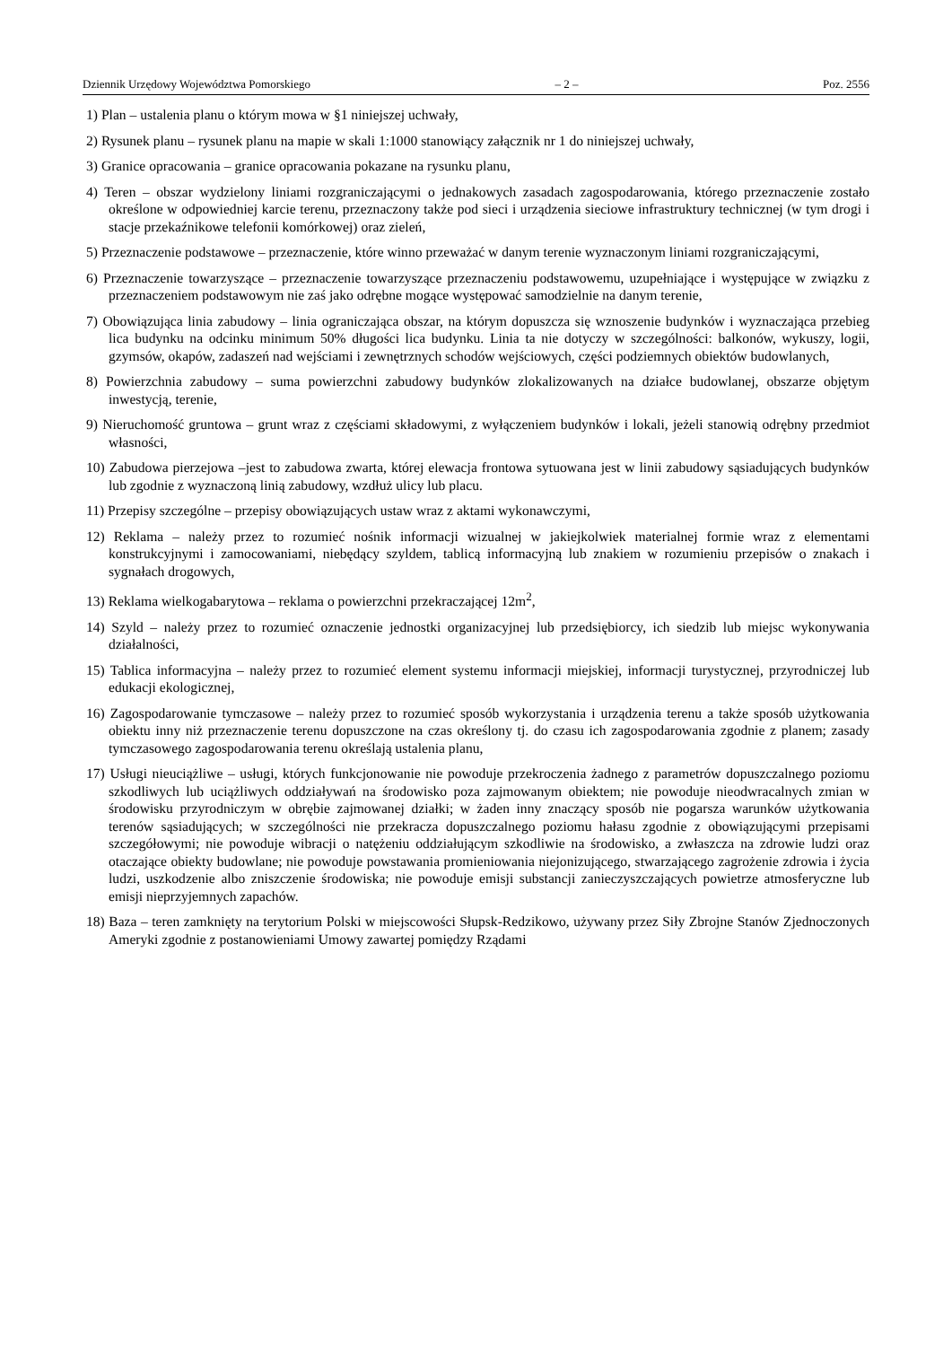Dziennik Urzędowy Województwa Pomorskiego – 2 – Poz. 2556
1) Plan – ustalenia planu o którym mowa w §1 niniejszej uchwały,
2) Rysunek planu – rysunek planu na mapie w skali 1:1000 stanowiący załącznik nr 1 do niniejszej uchwały,
3) Granice opracowania – granice opracowania pokazane na rysunku planu,
4) Teren – obszar wydzielony liniami rozgraniczającymi o jednakowych zasadach zagospodarowania, którego przeznaczenie zostało określone w odpowiedniej karcie terenu, przeznaczony także pod sieci i urządzenia sieciowe infrastruktury technicznej (w tym drogi i stacje przekaźnikowe telefonii komórkowej) oraz zieleń,
5) Przeznaczenie podstawowe – przeznaczenie, które winno przeważać w danym terenie wyznaczonym liniami rozgraniczającymi,
6) Przeznaczenie towarzyszące – przeznaczenie towarzyszące przeznaczeniu podstawowemu, uzupełniające i występujące w związku z przeznaczeniem podstawowym nie zaś jako odrębne mogące występować samodzielnie na danym terenie,
7) Obowiązująca linia zabudowy – linia ograniczająca obszar, na którym dopuszcza się wznoszenie budynków i wyznaczająca przebieg lica budynku na odcinku minimum 50% długości lica budynku. Linia ta nie dotyczy w szczególności: balkonów, wykuszy, logii, gzymsów, okapów, zadaszeń nad wejściami i zewnętrznych schodów wejściowych, części podziemnych obiektów budowlanych,
8) Powierzchnia zabudowy – suma powierzchni zabudowy budynków zlokalizowanych na działce budowlanej, obszarze objętym inwestycją, terenie,
9) Nieruchomość gruntowa – grunt wraz z częściami składowymi, z wyłączeniem budynków i lokali, jeżeli stanowią odrębny przedmiot własności,
10) Zabudowa pierzejowa –jest to zabudowa zwarta, której elewacja frontowa sytuowana jest w linii zabudowy sąsiadujących budynków lub zgodnie z wyznaczoną linią zabudowy, wzdłuż ulicy lub placu.
11) Przepisy szczególne – przepisy obowiązujących ustaw wraz z aktami wykonawczymi,
12) Reklama – należy przez to rozumieć nośnik informacji wizualnej w jakiejkolwiek materialnej formie wraz z elementami konstrukcyjnymi i zamocowaniami, niebędący szyldem, tablicą informacyjną lub znakiem w rozumieniu przepisów o znakach i sygnałach drogowych,
13) Reklama wielkogabarytowa – reklama o powierzchni przekraczającej 12m<sup>2</sup>,
14) Szyld – należy przez to rozumieć oznaczenie jednostki organizacyjnej lub przedsiębiorcy, ich siedzib lub miejsc wykonywania działalności,
15) Tablica informacyjna – należy przez to rozumieć element systemu informacji miejskiej, informacji turystycznej, przyrodniczej lub edukacji ekologicznej,
16) Zagospodarowanie tymczasowe – należy przez to rozumieć sposób wykorzystania i urządzenia terenu a także sposób użytkowania obiektu inny niż przeznaczenie terenu dopuszczone na czas określony tj. do czasu ich zagospodarowania zgodnie z planem; zasady tymczasowego zagospodarowania terenu określają ustalenia planu,
17) Usługi nieuciążliwe – usługi, których funkcjonowanie nie powoduje przekroczenia żadnego z parametrów dopuszczalnego poziomu szkodliwych lub uciążliwych oddziaływań na środowisko poza zajmowanym obiektem; nie powoduje nieodwracalnych zmian w środowisku przyrodniczym w obrębie zajmowanej działki; w żaden inny znaczący sposób nie pogarsza warunków użytkowania terenów sąsiadujących; w szczególności nie przekracza dopuszczalnego poziomu hałasu zgodnie z obowiązującymi przepisami szczegółowymi; nie powoduje wibracji o natężeniu oddziałującym szkodliwie na środowisko, a zwłaszcza na zdrowie ludzi oraz otaczające obiekty budowlane; nie powoduje powstawania promieniowania niejonizującego, stwarzającego zagrożenie zdrowia i życia ludzi, uszkodzenie albo zniszczenie środowiska; nie powoduje emisji substancji zanieczyszczających powietrze atmosferyczne lub emisji nieprzyjemnych zapachów.
18) Baza – teren zamknięty na terytorium Polski w miejscowości Słupsk-Redzikowo, używany przez Siły Zbrojne Stanów Zjednoczonych Ameryki zgodnie z postanowieniami Umowy zawartej pomiędzy Rządami